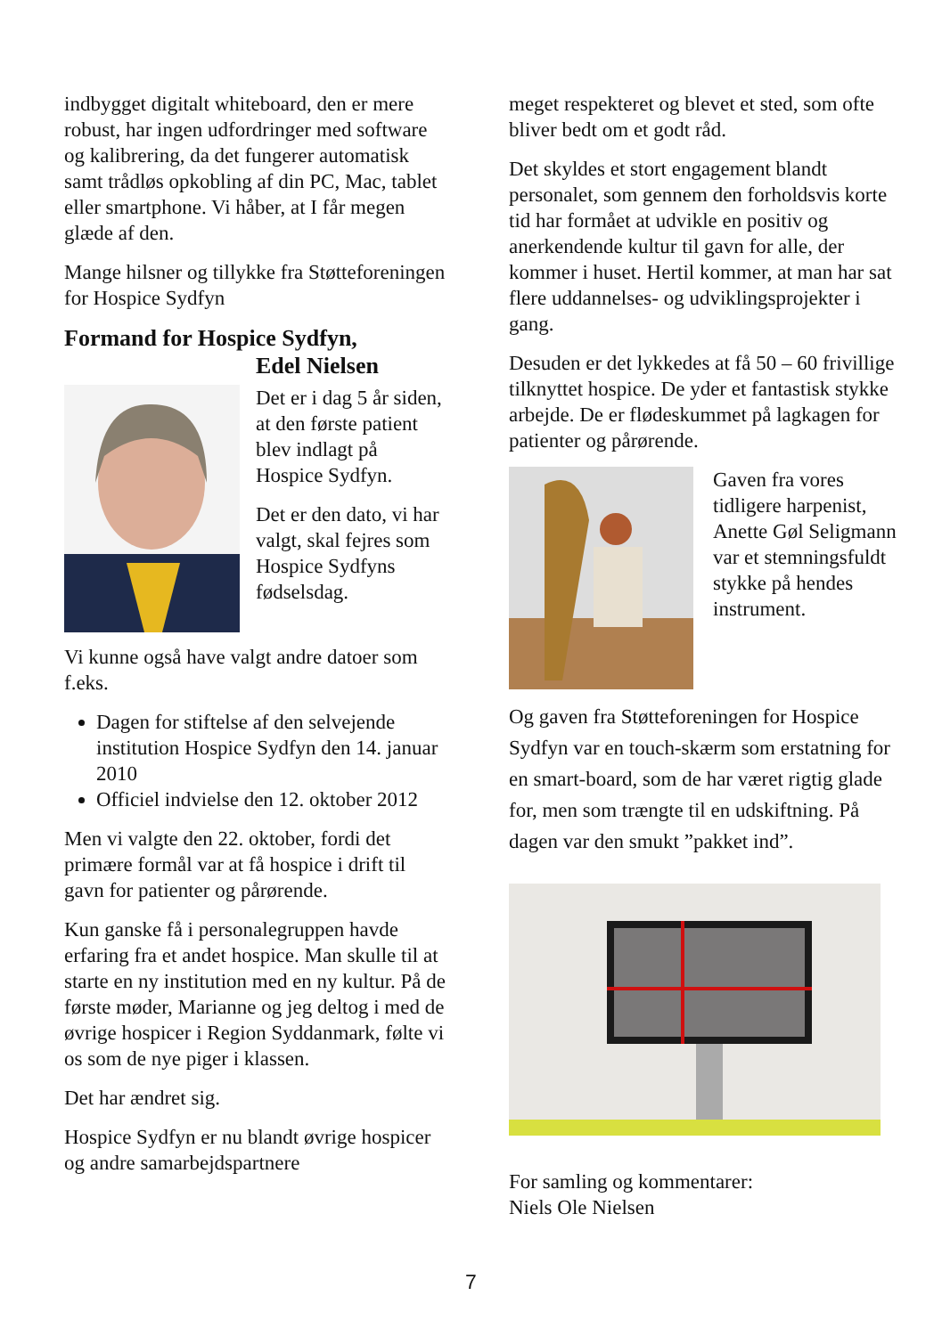indbygget digitalt whiteboard, den er mere robust, har ingen udfordringer med software og kalibrering, da det fungerer automatisk samt trådløs opkobling af din PC, Mac, tablet eller smartphone. Vi håber, at I får megen glæde af den.
Mange hilsner og tillykke fra Støtteforeningen for Hospice Sydfyn
Formand for Hospice Sydfyn,
Edel Nielsen
Det er i dag 5 år siden, at den første patient blev indlagt på Hospice Sydfyn.
Det er den dato, vi har valgt, skal fejres som Hospice Sydfyns fødselsdag.
Vi kunne også have valgt andre datoer som f.eks.
Dagen for stiftelse af den selvejende institution Hospice Sydfyn den 14. januar 2010
Officiel indvielse den 12. oktober 2012
Men vi valgte den 22. oktober, fordi det primære formål var at få hospice i drift til gavn for patienter og pårørende.
Kun ganske få i personalegruppen havde erfaring fra et andet hospice. Man skulle til at starte en ny institution med en ny kultur. På de første møder, Marianne og jeg deltog i med de øvrige hospicer i Region Syddanmark, følte vi os som de nye piger i klassen.
Det har ændret sig.
Hospice Sydfyn er nu blandt øvrige hospicer og andre samarbejdspartnere
meget respekteret og blevet et sted, som ofte bliver bedt om et godt råd.
Det skyldes et stort engagement blandt personalet, som gennem den forholdsvis korte tid har formået at udvikle en positiv og anerkendende kultur til gavn for alle, der kommer i huset. Hertil kommer, at man har sat flere uddannelses- og udviklingsprojekter i gang.
Desuden er det lykkedes at få 50 – 60 frivillige tilknyttet hospice. De yder et fantastisk stykke arbejde. De er flødeskummet på lagkagen for patienter og pårørende.
Gaven fra vores tidligere harpenist, Anette Gøl Seligmann var et stemningsfuldt stykke på hendes instrument.
Og gaven fra Støtteforeningen for Hospice Sydfyn var en touch-skærm som erstatning for en smart-board, som de har været rigtig glade for, men som trængte til en udskiftning. På dagen var den smukt ”pakket ind”.
For samling og kommentarer:
Niels Ole Nielsen
7